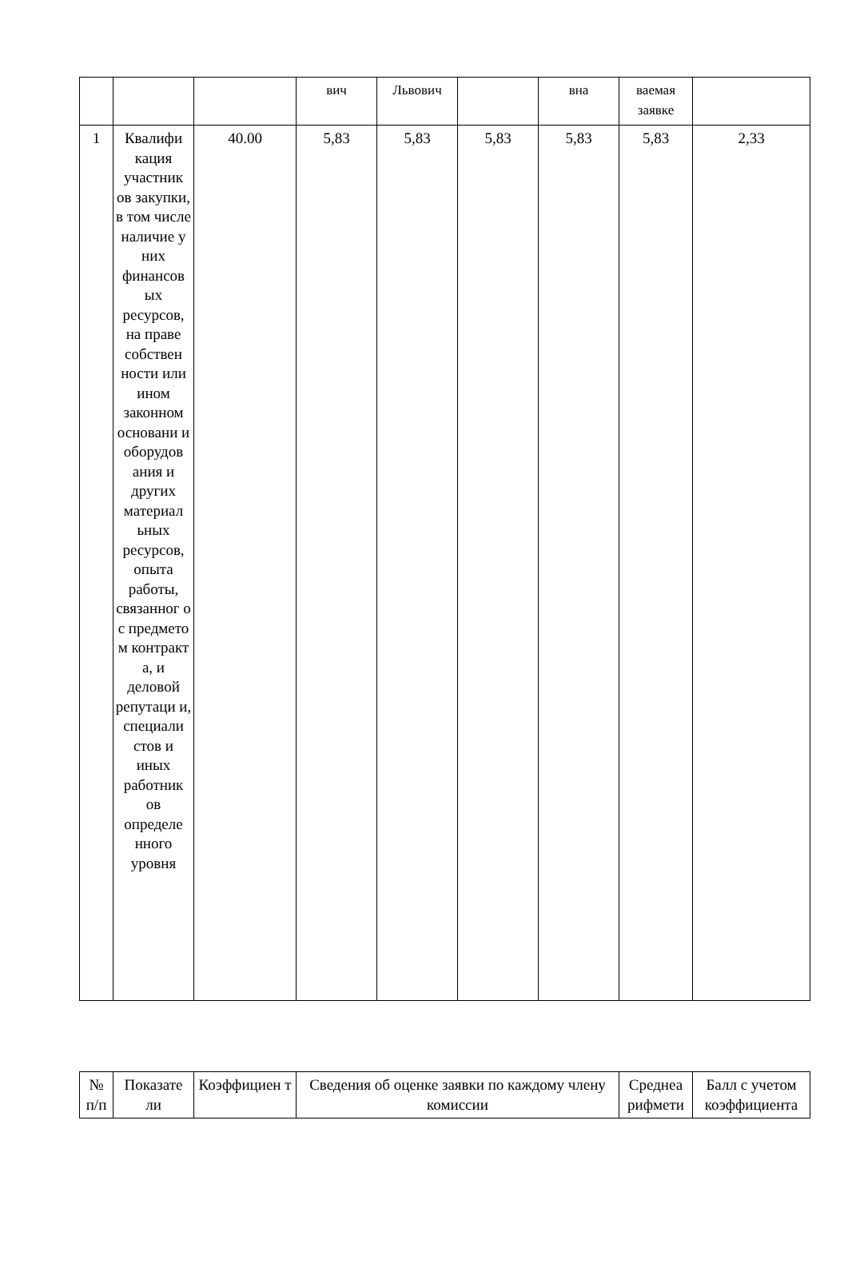| | | | вич | Львович | | вна | ваемая заявке | |
| 1 | Квалифи кация участник ов закупки, в том числе наличие у них финансов ых ресурсов, на праве собствен ности или ином законном основани и оборудов ания и других материал ьных ресурсов, опыта работы, связанног о с предмето м контракт а, и деловой репутаци и, специали стов и иных работник ов определе нного уровня | 40.00 | 5,83 | 5,83 | 5,83 | 5,83 | 5,83 | 2,33 |
| № п/п | Показате ли | Коэффициен т | Сведения об оценке заявки по каждому члену комиссии | Среднеа рифмети | Балл с учетом коэффициента |